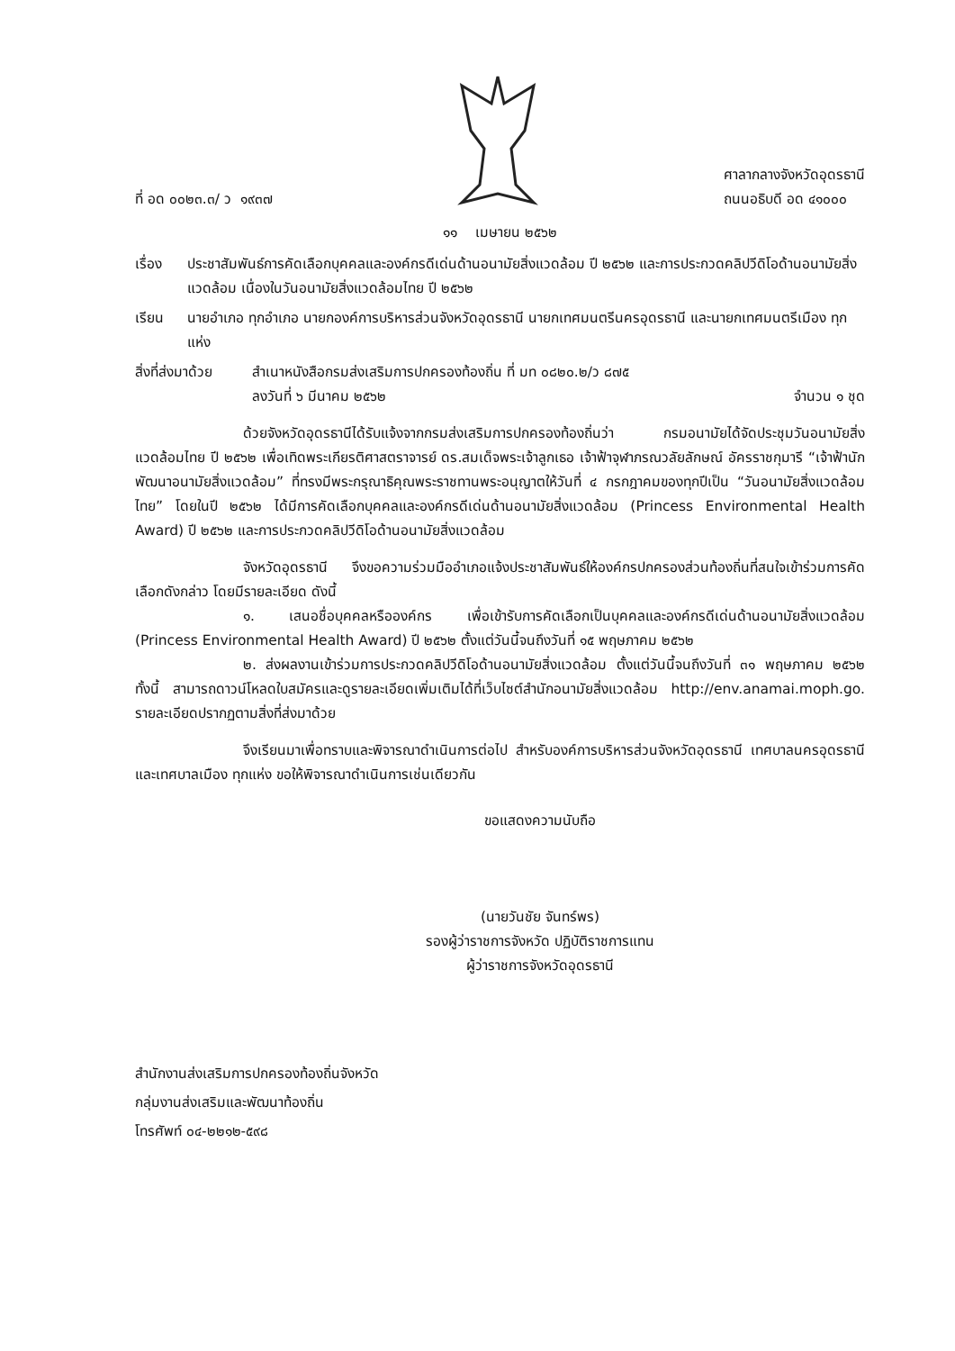ที่ อด ๐๐๒๓.๓/ ว ๑๙๓๗
ศาลากลางจังหวัดอุดรธานี
ถนนอธิบดี อด ๔๑๐๐๐
๑๑ เมษายน ๒๕๖๒
เรื่อง ประชาสัมพันธ์การคัดเลือกบุคคลและองค์กรดีเด่นด้านอนามัยสิ่งแวดล้อม ปี ๒๕๖๒ และการประกวดคลิปวีดิโอด้านอนามัยสิ่งแวดล้อม เนื่องในวันอนามัยสิ่งแวดล้อมไทย ปี ๒๕๖๒
เรียน นายอำเภอ ทุกอำเภอ นายกองค์การบริหารส่วนจังหวัดอุดรธานี นายกเทศมนตรีนครอุดรธานี และนายกเทศมนตรีเมือง ทุกแห่ง
สิ่งที่ส่งมาด้วย
สำเนาหนังสือกรมส่งเสริมการปกครองท้องถิ่น ที่ มท ๐๘๒๐.๒/ว ๘๗๕
ลงวันที่ ๖ มีนาคม ๒๕๖๒ จำนวน ๑ ชุด
ด้วยจังหวัดอุดรธานีได้รับแจ้งจากกรมส่งเสริมการปกครองท้องถิ่นว่า กรมอนามัยได้จัดประชุมวันอนามัยสิ่งแวดล้อมไทย ปี ๒๕๖๒ เพื่อเทิดพระเกียรติศาสตราจารย์ ดร.สมเด็จพระเจ้าลูกเธอ เจ้าฟ้าจุฬาภรณวลัยลักษณ์ อัครราชกุมารี “เจ้าฟ้านักพัฒนาอนามัยสิ่งแวดล้อม” ที่ทรงมีพระกรุณาธิคุณพระราชทานพระอนุญาตให้วันที่ ๔ กรกฎาคมของทุกปีเป็น “วันอนามัยสิ่งแวดล้อมไทย” โดยในปี ๒๕๖๒ ได้มีการคัดเลือกบุคคลและองค์กรดีเด่นด้านอนามัยสิ่งแวดล้อม (Princess Environmental Health Award) ปี ๒๕๖๒ และการประกวดคลิปวีดิโอด้านอนามัยสิ่งแวดล้อม
จังหวัดอุดรธานี จึงขอความร่วมมืออำเภอแจ้งประชาสัมพันธ์ให้องค์กรปกครองส่วนท้องถิ่นที่สนใจเข้าร่วมการคัดเลือกดังกล่าว โดยมีรายละเอียด ดังนี้
๑. เสนอชื่อบุคคลหรือองค์กร เพื่อเข้ารับการคัดเลือกเป็นบุคคลและองค์กรดีเด่นด้านอนามัยสิ่งแวดล้อม (Princess Environmental Health Award) ปี ๒๕๖๒ ตั้งแต่วันนี้จนถึงวันที่ ๑๕ พฤษภาคม ๒๕๖๒
๒. ส่งผลงานเข้าร่วมการประกวดคลิปวีดิโอด้านอนามัยสิ่งแวดล้อม ตั้งแต่วันนี้จนถึงวันที่ ๓๑ พฤษภาคม ๒๕๖๒ ทั้งนี้ สามารถดาวน์โหลดใบสมัครและดูรายละเอียดเพิ่มเติมได้ที่เว็บไซต์สำนักอนามัยสิ่งแวดล้อม http://env.anamai.moph.go. รายละเอียดปรากฏตามสิ่งที่ส่งมาด้วย
จึงเรียนมาเพื่อทราบและพิจารณาดำเนินการต่อไป สำหรับองค์การบริหารส่วนจังหวัดอุดรธานี เทศบาลนครอุดรธานี และเทศบาลเมือง ทุกแห่ง ขอให้พิจารณาดำเนินการเช่นเดียวกัน
ขอแสดงความนับถือ
(นายวันชัย จันทร์พร)
รองผู้ว่าราชการจังหวัด ปฏิบัติราชการแทน
ผู้ว่าราชการจังหวัดอุดรธานี
สำนักงานส่งเสริมการปกครองท้องถิ่นจังหวัด
กลุ่มงานส่งเสริมและพัฒนาท้องถิ่น
โทรศัพท์ ๐๔-๒๒๑๒-๕๙๘